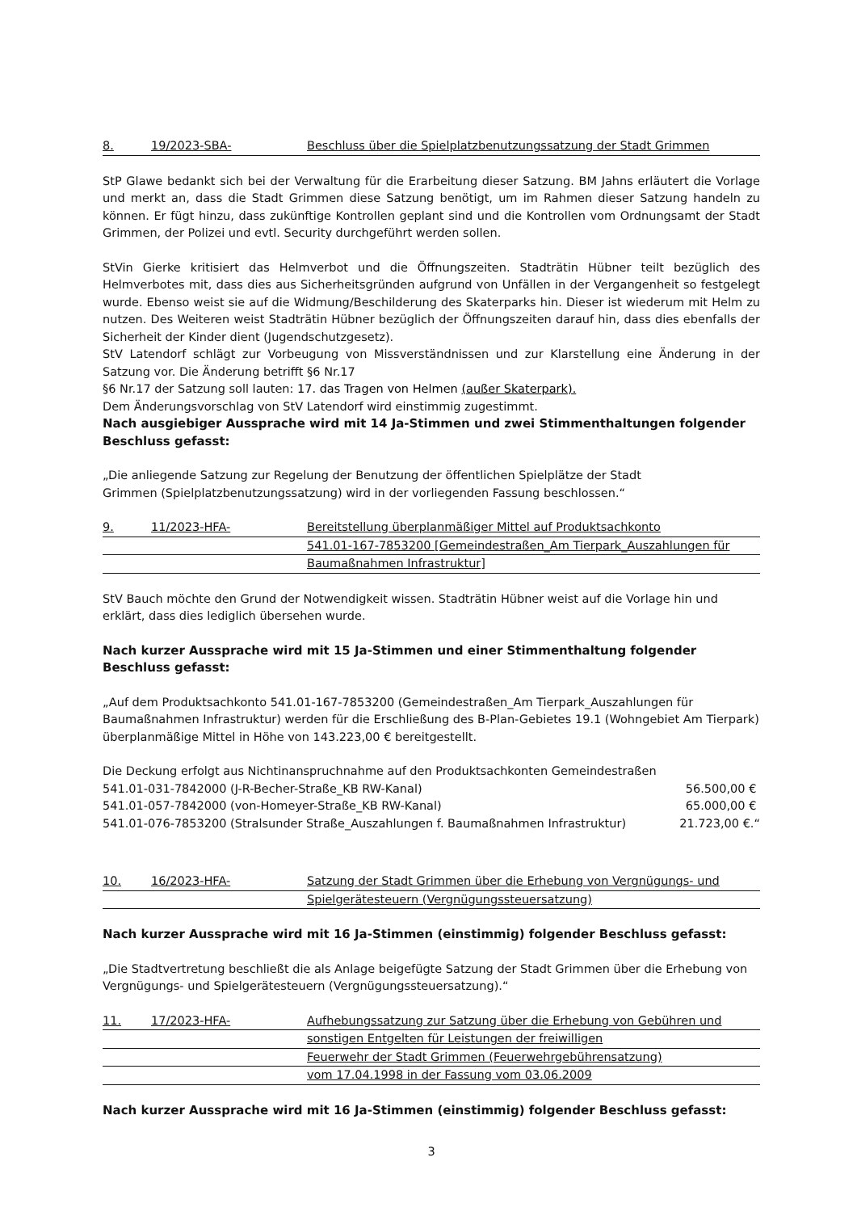8.
19/2023-SBA-
Beschluss über die Spielplatzbenutzungssatzung der Stadt Grimmen
StP Glawe bedankt sich bei der Verwaltung für die Erarbeitung dieser Satzung. BM Jahns erläutert die Vorlage und merkt an, dass die Stadt Grimmen diese Satzung benötigt, um im Rahmen dieser Satzung handeln zu können. Er fügt hinzu, dass zukünftige Kontrollen geplant sind und die Kontrollen vom Ordnungsamt der Stadt Grimmen, der Polizei und evtl. Security durchgeführt werden sollen.
StVin Gierke kritisiert das Helmverbot und die Öffnungszeiten. Stadträtin Hübner teilt bezüglich des Helmverbotes mit, dass dies aus Sicherheitsgründen aufgrund von Unfällen in der Vergangenheit so festgelegt wurde. Ebenso weist sie auf die Widmung/Beschilderung des Skaterparks hin. Dieser ist wiederum mit Helm zu nutzen. Des Weiteren weist Stadträtin Hübner bezüglich der Öffnungszeiten darauf hin, dass dies ebenfalls der Sicherheit der Kinder dient (Jugendschutzgesetz).
StV Latendorf schlägt zur Vorbeugung von Missverständnissen und zur Klarstellung eine Änderung in der Satzung vor. Die Änderung betrifft §6 Nr.17
§6 Nr.17 der Satzung soll lauten: 17. das Tragen von Helmen (außer Skaterpark).
Dem Änderungsvorschlag von StV Latendorf wird einstimmig zugestimmt.
Nach ausgiebiger Aussprache wird mit 14 Ja-Stimmen und zwei Stimmenthaltungen folgender Beschluss gefasst:
„Die anliegende Satzung zur Regelung der Benutzung der öffentlichen Spielplätze der Stadt
Grimmen (Spielplatzbenutzungssatzung) wird in der vorliegenden Fassung beschlossen.“
9.
11/2023-HFA-
Bereitstellung überplanmäßiger Mittel auf Produktsachkonto
541.01-167-7853200 [Gemeindestraßen_Am Tierpark_Auszahlungen für
Baumaßnahmen Infrastruktur]
StV Bauch möchte den Grund der Notwendigkeit wissen. Stadträtin Hübner weist auf die Vorlage hin und erklärt, dass dies lediglich übersehen wurde.
Nach kurzer Aussprache wird mit 15 Ja-Stimmen und einer Stimmenthaltung folgender Beschluss gefasst:
„Auf dem Produktsachkonto 541.01-167-7853200 (Gemeindestraßen_Am Tierpark_Auszahlungen für Baumaßnahmen Infrastruktur) werden für die Erschließung des B-Plan-Gebietes 19.1 (Wohngebiet Am Tierpark) überplanmäßige Mittel in Höhe von 143.223,00 € bereitgestellt.
Die Deckung erfolgt aus Nichtinanspruchnahme auf den Produktsachkonten Gemeindestraßen
541.01-031-7842000 (J-R-Becher-Straße_KB RW-Kanal) 56.500,00 €
541.01-057-7842000 (von-Homeyer-Straße_KB RW-Kanal) 65.000,00 €
541.01-076-7853200 (Stralsunder Straße_Auszahlungen f. Baumaßnahmen Infrastruktur) 21.723,00 €.“
10.
16/2023-HFA-
Satzung der Stadt Grimmen über die Erhebung von Vergnügungs- und
Spielgerätesteuern (Vergnügungssteuersatzung)
Nach kurzer Aussprache wird mit 16 Ja-Stimmen (einstimmig) folgender Beschluss gefasst:
„Die Stadtvertretung beschließt die als Anlage beigefügte Satzung der Stadt Grimmen über die Erhebung von Vergnügungs- und Spielgerätesteuern (Vergnügungssteuersatzung).“
11.
17/2023-HFA-
Aufhebungssatzung zur Satzung über die Erhebung von Gebühren und
sonstigen Entgelten für Leistungen der freiwilligen
Feuerwehr der Stadt Grimmen (Feuerwehrgebührensatzung)
vom 17.04.1998 in der Fassung vom 03.06.2009
Nach kurzer Aussprache wird mit 16 Ja-Stimmen (einstimmig) folgender Beschluss gefasst:
3